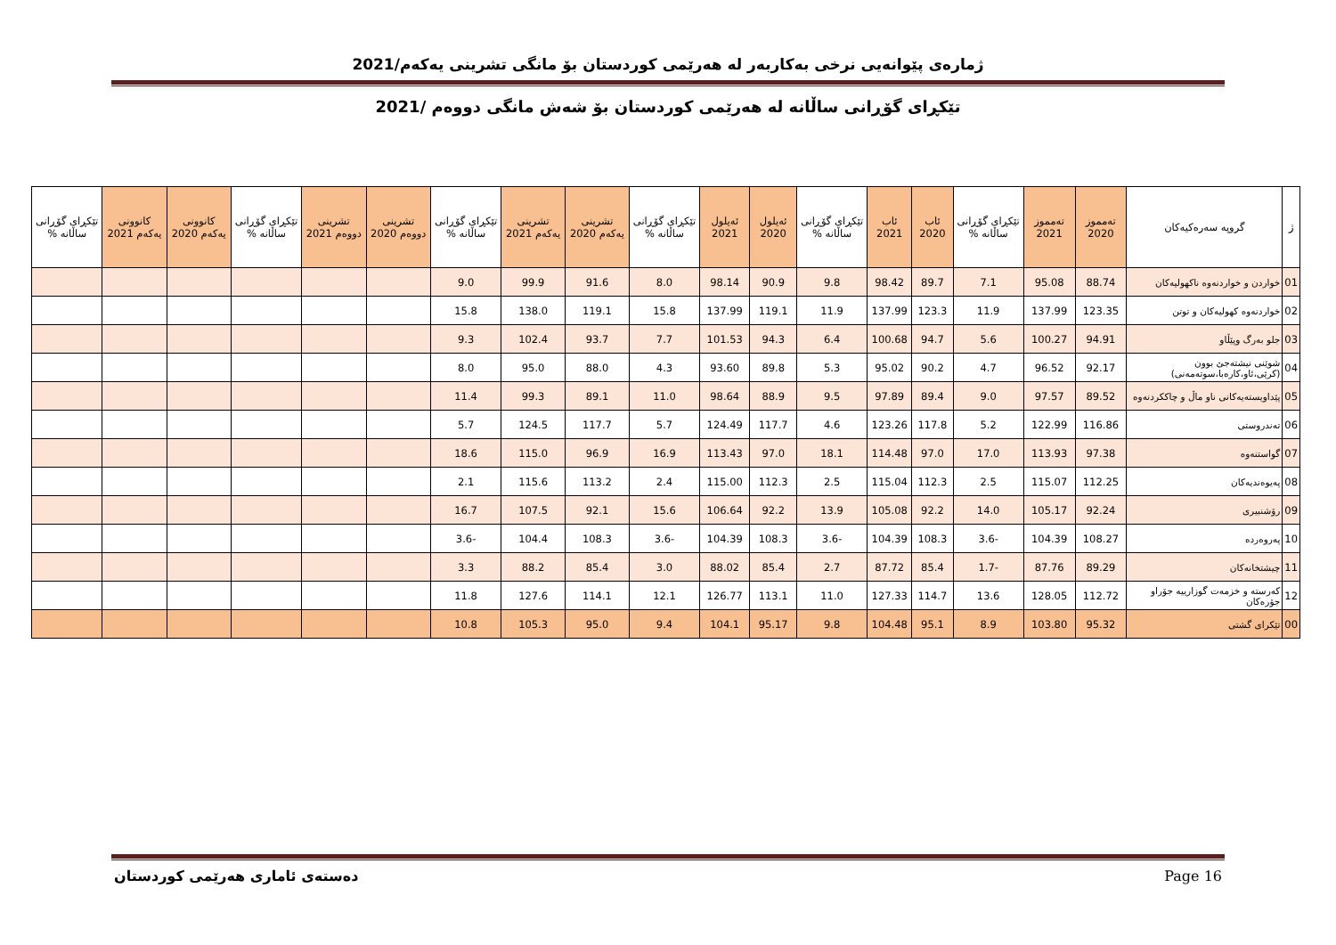ژمارەی پێوانەیی نرخی بەکاربەر لە هەرێمی کوردستان بۆ مانگی تشرینی یەکەم/2021
تێکڕای گۆڕانی ساڵانە لە هەرێمی کوردستان بۆ شەش مانگی دووەم /2021
| ژ | گروپە سەرەکیەکان | تەمموز 2020 | تەمموز 2021 | تێکڕای گۆڕانی ساڵانە % | ئاب 2020 | ئاب 2021 | تێکڕای گۆڕانی ساڵانە % | ئەیلول 2020 | ئەیلول 2021 | تێکڕای گۆڕانی ساڵانە % | تشرینی یەکەم 2020 | تشرینی یەکەم 2021 | تێکڕای گۆڕانی ساڵانە % | تشرینی دووەم 2020 | تشرینی دووەم 2021 | تێکڕای گۆڕانی ساڵانە % | کانوونی یەکەم 2020 | کانوونی یەکەم 2021 | تێکڕای گۆڕانی ساڵانە % |
| --- | --- | --- | --- | --- | --- | --- | --- | --- | --- | --- | --- | --- | --- | --- | --- | --- | --- | --- | --- |
| 01 | خواردن و خواردنەوە ناکهولیەکان | 88.74 | 95.08 | 7.1 | 89.7 | 98.42 | 9.8 | 90.9 | 98.14 | 8.0 | 91.6 | 99.9 | 9.0 | | | | | | |
| 02 | خواردنەوە کهولیەکان و توتن | 123.35 | 137.99 | 11.9 | 123.3 | 137.99 | 11.9 | 119.1 | 137.99 | 15.8 | 119.1 | 138.0 | 15.8 | | | | | | |
| 03 | جلو بەرگ وپێڵاو | 94.91 | 100.27 | 5.6 | 94.7 | 100.68 | 6.4 | 94.3 | 101.53 | 7.7 | 93.7 | 102.4 | 9.3 | | | | | | |
| 04 | شوێنی نیشتەجێ بوون (کرێی،ئاو،کارەبا،سوتەمەنی) | 92.17 | 96.52 | 4.7 | 90.2 | 95.02 | 5.3 | 89.8 | 93.60 | 4.3 | 88.0 | 95.0 | 8.0 | | | | | | |
| 05 | پێداویستەیەکانی ناو ماڵ و چاککردنەوە | 89.52 | 97.57 | 9.0 | 89.4 | 97.89 | 9.5 | 88.9 | 98.64 | 11.0 | 89.1 | 99.3 | 11.4 | | | | | | |
| 06 | تەندروستی | 116.86 | 122.99 | 5.2 | 117.8 | 123.26 | 4.6 | 117.7 | 124.49 | 5.7 | 117.7 | 124.5 | 5.7 | | | | | | |
| 07 | گواستنەوە | 97.38 | 113.93 | 17.0 | 97.0 | 114.48 | 18.1 | 97.0 | 113.43 | 16.9 | 96.9 | 115.0 | 18.6 | | | | | | |
| 08 | پەیوەندیەکان | 112.25 | 115.07 | 2.5 | 112.3 | 115.04 | 2.5 | 112.3 | 115.00 | 2.4 | 113.2 | 115.6 | 2.1 | | | | | | |
| 09 | رۆشنبیری | 92.24 | 105.17 | 14.0 | 92.2 | 105.08 | 13.9 | 92.2 | 106.64 | 15.6 | 92.1 | 107.5 | 16.7 | | | | | | |
| 10 | پەروەردە | 108.27 | 104.39 | -3.6 | 108.3 | 104.39 | -3.6 | 108.3 | 104.39 | -3.6 | 108.3 | 104.4 | -3.6 | | | | | | |
| 11 | چیشتخانەکان | 89.29 | 87.76 | -1.7 | 85.4 | 87.72 | 2.7 | 85.4 | 88.02 | 3.0 | 85.4 | 88.2 | 3.3 | | | | | | |
| 12 | کەرستە و خزمەت گوزارییە جۆراو جۆرەکان | 112.72 | 128.05 | 13.6 | 114.7 | 127.33 | 11.0 | 113.1 | 126.77 | 12.1 | 114.1 | 127.6 | 11.8 | | | | | | |
| 00 | تێکرای گشتی | 95.32 | 103.80 | 8.9 | 95.1 | 104.48 | 9.8 | 95.17 | 104.1 | 9.4 | 95.0 | 105.3 | 10.8 | | | | | | |
دەستەی ئاماری هەرێمی کوردستان Page 16